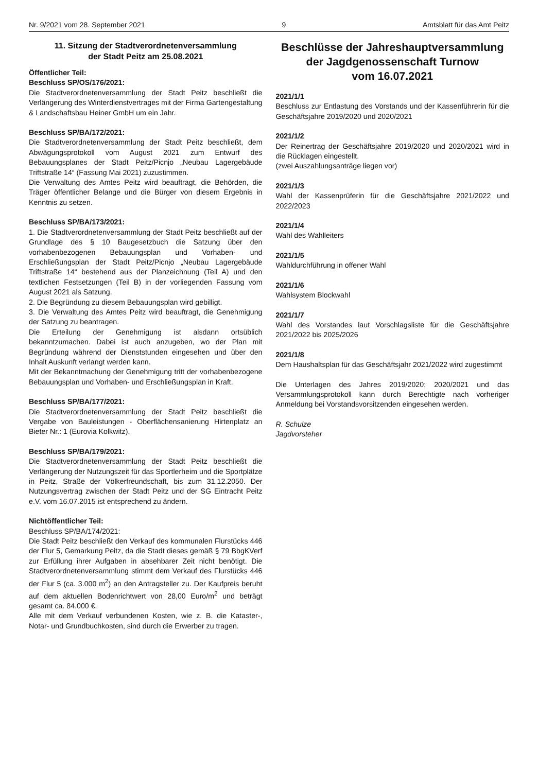Nr. 9/2021 vom 28. September 2021 9 Amtsblatt für das Amt Peitz
11. Sitzung der Stadtverordnetenversammlung
der Stadt Peitz am 25.08.2021
Öffentlicher Teil:
Beschluss SP/OS/176/2021:
Die Stadtverordnetenversammlung der Stadt Peitz beschließt die Verlängerung des Winterdienstvertrages mit der Firma Gartengestaltung & Landschaftsbau Heiner GmbH um ein Jahr.
Beschluss SP/BA/172/2021:
Die Stadtverordnetenversammlung der Stadt Peitz beschließt, dem Abwägungsprotokoll vom August 2021 zum Entwurf des Bebauungsplanes der Stadt Peitz/Picnjo „Neubau Lagergebäude Triftstraße 14“ (Fassung Mai 2021) zuzustimmen.
Die Verwaltung des Amtes Peitz wird beauftragt, die Behörden, die Träger öffentlicher Belange und die Bürger von diesem Ergebnis in Kenntnis zu setzen.
Beschluss SP/BA/173/2021:
1. Die Stadtverordnetenversammlung der Stadt Peitz beschließt auf der Grundlage des § 10 Baugesetzbuch die Satzung über den vorhabenbezogenen Bebauungsplan und Vorhaben- und Erschließungsplan der Stadt Peitz/Picnjo „Neubau Lagergebäude Triftstraße 14“ bestehend aus der Planzeichnung (Teil A) und den textlichen Festsetzungen (Teil B) in der vorliegenden Fassung vom August 2021 als Satzung.
2. Die Begründung zu diesem Bebauungsplan wird gebilligt.
3. Die Verwaltung des Amtes Peitz wird beauftragt, die Genehmigung der Satzung zu beantragen.
Die Erteilung der Genehmigung ist alsdann ortsüblich bekanntzumachen. Dabei ist auch anzugeben, wo der Plan mit Begründung während der Dienststunden eingesehen und über den Inhalt Auskunft verlangt werden kann.
Mit der Bekanntmachung der Genehmigung tritt der vorhabenbezogene Bebauungsplan und Vorhaben- und Erschließungsplan in Kraft.
Beschluss SP/BA/177/2021:
Die Stadtverordnetenversammlung der Stadt Peitz beschließt die Vergabe von Bauleistungen - Oberflächensanierung Hirtenplatz an Bieter Nr.: 1 (Eurovia Kolkwitz).
Beschluss SP/BA/179/2021:
Die Stadtverordnetenversammlung der Stadt Peitz beschließt die Verlängerung der Nutzungszeit für das Sportlerheim und die Sportplätze in Peitz, Straße der Völkerfreundschaft, bis zum 31.12.2050. Der Nutzungsvertrag zwischen der Stadt Peitz und der SG Eintracht Peitz e.V. vom 16.07.2015 ist entsprechend zu ändern.
Nichtöffentlicher Teil:
Beschluss SP/BA/174/2021:
Die Stadt Peitz beschließt den Verkauf des kommunalen Flurstücks 446 der Flur 5, Gemarkung Peitz, da die Stadt dieses gemäß § 79 BbgKVerf zur Erfüllung ihrer Aufgaben in absehbarer Zeit nicht benötigt. Die Stadtverordnetenversammlung stimmt dem Verkauf des Flurstücks 446 der Flur 5 (ca. 3.000 m<sup>2</sup>) an den Antragsteller zu. Der Kaufpreis beruht auf dem aktuellen Bodenrichtwert von 28,00 Euro/m<sup>2</sup> und beträgt gesamt ca. 84.000 €.
Alle mit dem Verkauf verbundenen Kosten, wie z. B. die Kataster-, Notar- und Grundbuchkosten, sind durch die Erwerber zu tragen.
Beschlüsse der Jahreshauptversammlung
der Jagdgenossenschaft Turnow
vom 16.07.2021
2021/1/1
Beschluss zur Entlastung des Vorstands und der Kassenführerin für die Geschäftsjahre 2019/2020 und 2020/2021
2021/1/2
Der Reinertrag der Geschäftsjahre 2019/2020 und 2020/2021 wird in die Rücklagen eingestellt.
(zwei Auszahlungsanträge liegen vor)
2021/1/3
Wahl der Kassenprüferin für die Geschäftsjahre 2021/2022 und 2022/2023
2021/1/4
Wahl des Wahlleiters
2021/1/5
Wahldurchführung in offener Wahl
2021/1/6
Wahlsystem Blockwahl
2021/1/7
Wahl des Vorstandes laut Vorschlagsliste für die Geschäftsjahre 2021/2022 bis 2025/2026
2021/1/8
Dem Haushaltsplan für das Geschäftsjahr 2021/2022 wird zugestimmt
Die Unterlagen des Jahres 2019/2020; 2020/2021 und das Versammlungsprotokoll kann durch Berechtigte nach vorheriger Anmeldung bei Vorstandsvorsitzenden eingesehen werden.
R. Schulze
Jagdvorsteher